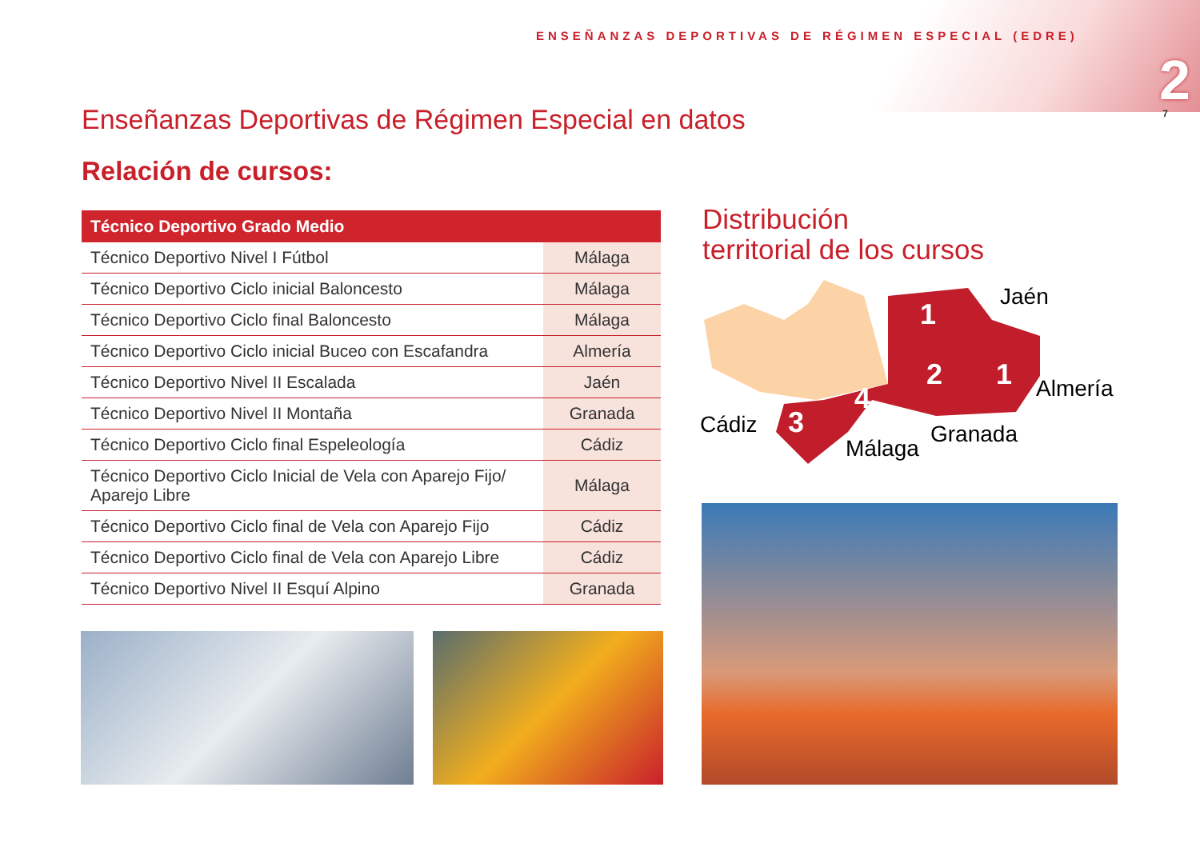ENSEÑANZAS DEPORTIVAS DE RÉGIMEN ESPECIAL (EDRE)
2 7
Enseñanzas Deportivas de Régimen Especial en datos
Relación de cursos:
| Técnico Deportivo Grado Medio | |
| --- | --- |
| Técnico Deportivo Nivel I Fútbol | Málaga |
| Técnico Deportivo Ciclo inicial Baloncesto | Málaga |
| Técnico Deportivo Ciclo final Baloncesto | Málaga |
| Técnico Deportivo Ciclo inicial Buceo con Escafandra | Almería |
| Técnico Deportivo Nivel II Escalada | Jaén |
| Técnico Deportivo Nivel II Montaña | Granada |
| Técnico Deportivo Ciclo final Espeleología | Cádiz |
| Técnico Deportivo Ciclo Inicial de Vela con Aparejo Fijo/ Aparejo Libre | Málaga |
| Técnico Deportivo Ciclo final de Vela con Aparejo Fijo | Cádiz |
| Técnico Deportivo Ciclo final de Vela con Aparejo Libre | Cádiz |
| Técnico Deportivo Nivel II Esquí Alpino | Granada |
Distribución
territorial de los cursos
3
4
2
1
1
Jaén
Almería
Cádiz
Málaga
Granada